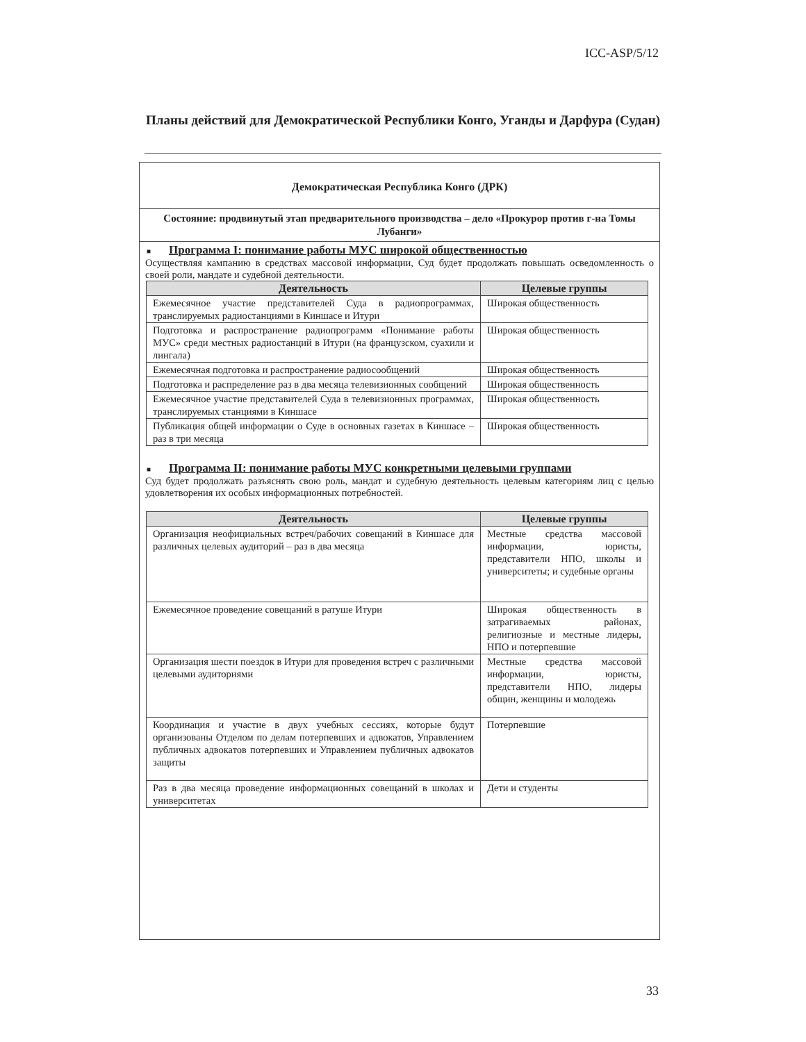ICC-ASP/5/12
Планы действий для Демократической Республики Конго, Уганды и Дарфура (Судан)
Демократическая Республика Конго (ДРК)
Состояние: продвинутый этап предварительного производства – дело «Прокурор против г-на Томы Лубанги»
■ Программа I: понимание работы МУС широкой общественностью
Осуществляя кампанию в средствах массовой информации, Суд будет продолжать повышать осведомленность о своей роли, мандате и судебной деятельности.
| Деятельность | Целевые группы |
| --- | --- |
| Ежемесячное участие представителей Суда в радиопрограммах, транслируемых радиостанциями в Киншасе и Итури | Широкая общественность |
| Подготовка и распространение радиопрограмм «Понимание работы МУС» среди местных радиостанций в Итури (на французском, суахили и лингала) | Широкая общественность |
| Ежемесячная подготовка и распространение радиосообщений | Широкая общественность |
| Подготовка и распределение раз в два месяца телевизионных сообщений | Широкая общественность |
| Ежемесячное участие представителей Суда в телевизионных программах, транслируемых станциями в Киншасе | Широкая общественность |
| Публикация общей информации о Суде в основных газетах в Киншасе – раз в три месяца | Широкая общественность |
■ Программа II: понимание работы МУС конкретными целевыми группами
Суд будет продолжать разъяснять свою роль, мандат и судебную деятельность целевым категориям лиц с целью удовлетворения их особых информационных потребностей.
| Деятельность | Целевые группы |
| --- | --- |
| Организация неофициальных встреч/рабочих совещаний в Киншасе для различных целевых аудиторий – раз в два месяца | Местные средства массовой информации, юристы, представители НПО, школы и университеты; и судебные органы |
| Ежемесячное проведение совещаний в ратуше Итури | Широкая общественность в затрагиваемых районах, религиозные и местные лидеры, НПО и потерпевшие |
| Организация шести поездок в Итури для проведения встреч с различными целевыми аудиториями | Местные средства массовой информации, юристы, представители НПО, лидеры общин, женщины и молодежь |
| Координация и участие в двух учебных сессиях, которые будут организованы Отделом по делам потерпевших и адвокатов, Управлением публичных адвокатов потерпевших и Управлением публичных адвокатов защиты | Потерпевшие |
| Раз в два месяца проведение информационных совещаний в школах и университетах | Дети и студенты |
33